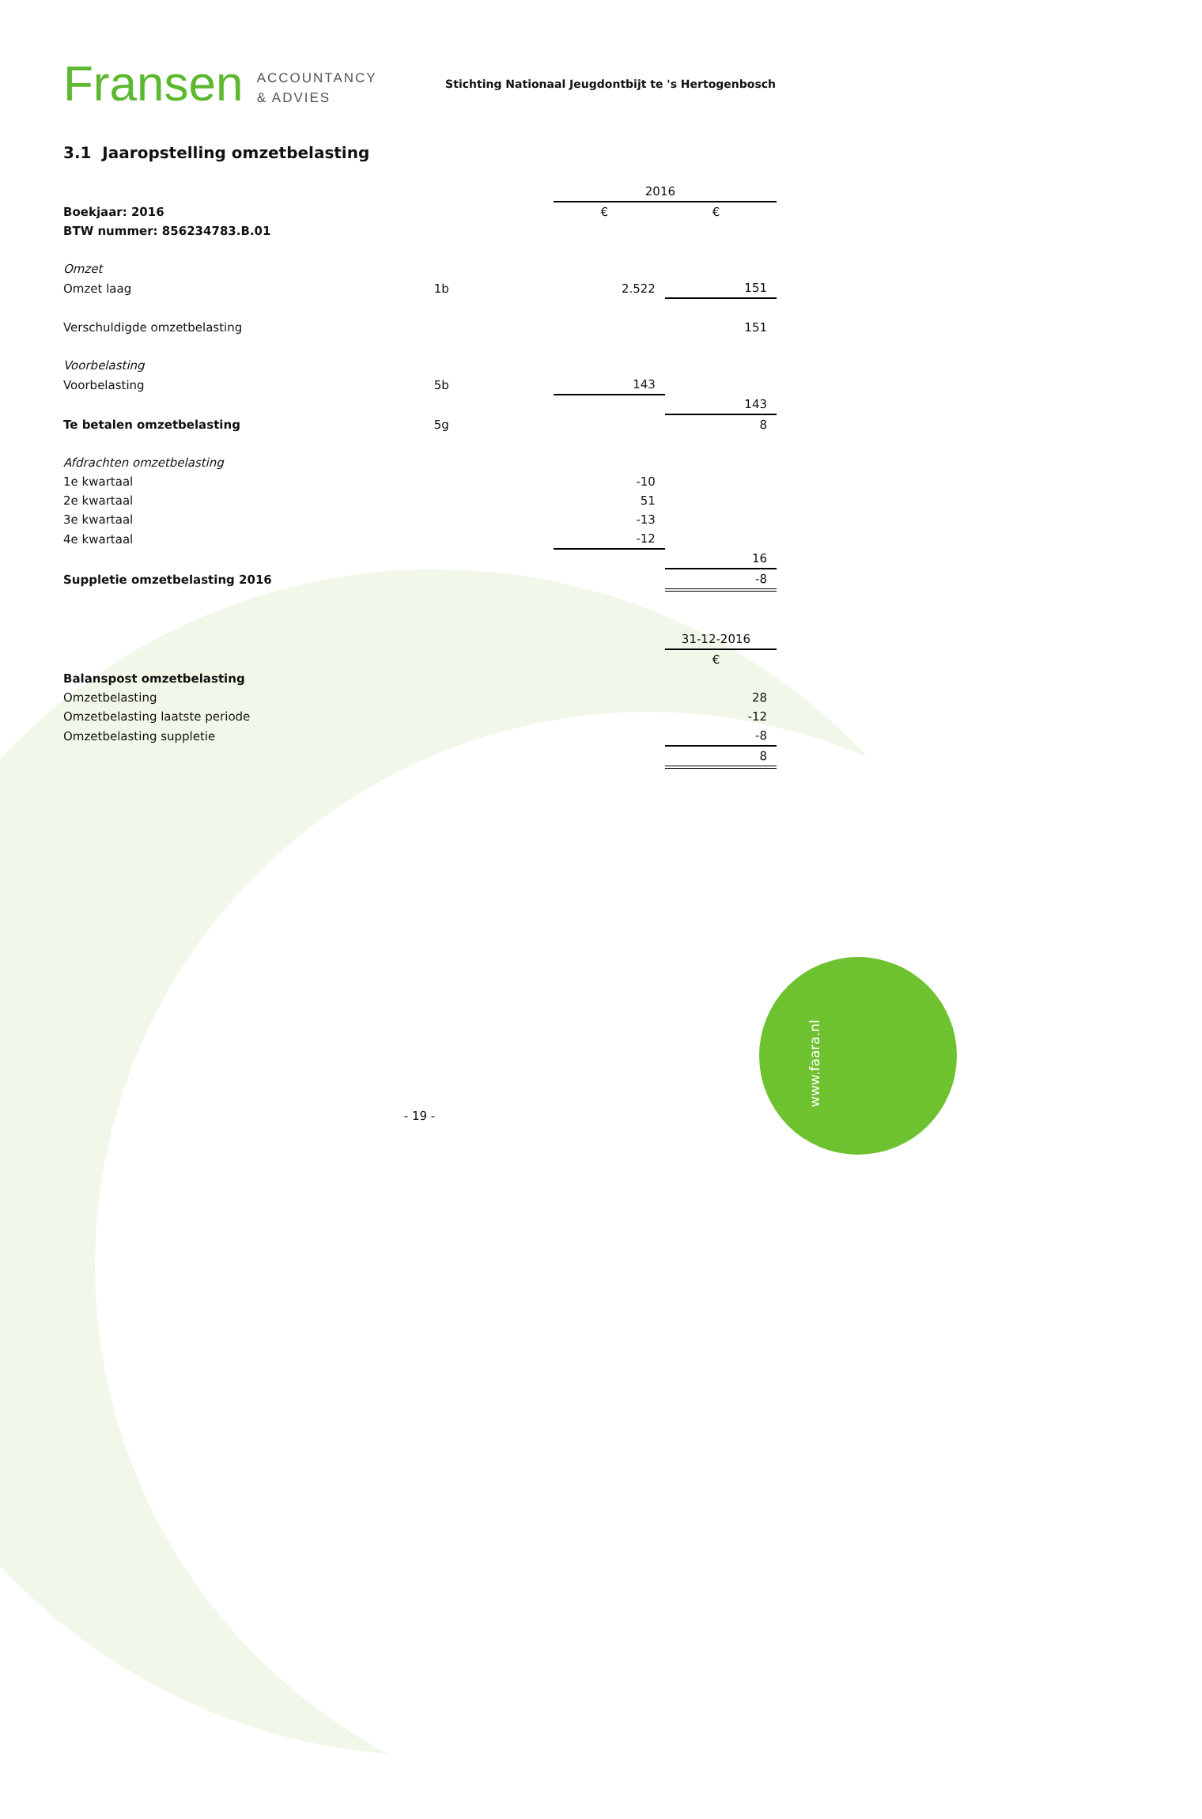www.faara.nl
Fransen ACCOUNTANCY
& ADVIES
Stichting Nationaal Jeugdontbijt te 's Hertogenbosch
3.1 Jaaropstelling omzetbelasting
| | | 2016 | |
| Boekjaar: 2016 | | € | € |
| BTW nummer: 856234783.B.01 | | | |
| Omzet | | | |
| Omzet laag | 1b | 2.522 | 151 |
| Verschuldigde omzetbelasting | | | 151 |
| Voorbelasting | | | |
| Voorbelasting | 5b | 143 | |
| | | | 143 |
| Te betalen omzetbelasting | 5g | | 8 |
| Afdrachten omzetbelasting | | | |
| 1e kwartaal | | -10 | |
| 2e kwartaal | | 51 | |
| 3e kwartaal | | -13 | |
| 4e kwartaal | | -12 | |
| | | | 16 |
| Suppletie omzetbelasting 2016 | | | -8 |
| | | | 31-12-2016 |
| | | | € |
| Balanspost omzetbelasting | | | |
| Omzetbelasting | | | 28 |
| Omzetbelasting laatste periode | | | -12 |
| Omzetbelasting suppletie | | | -8 |
| | | | 8 |
- 19 -